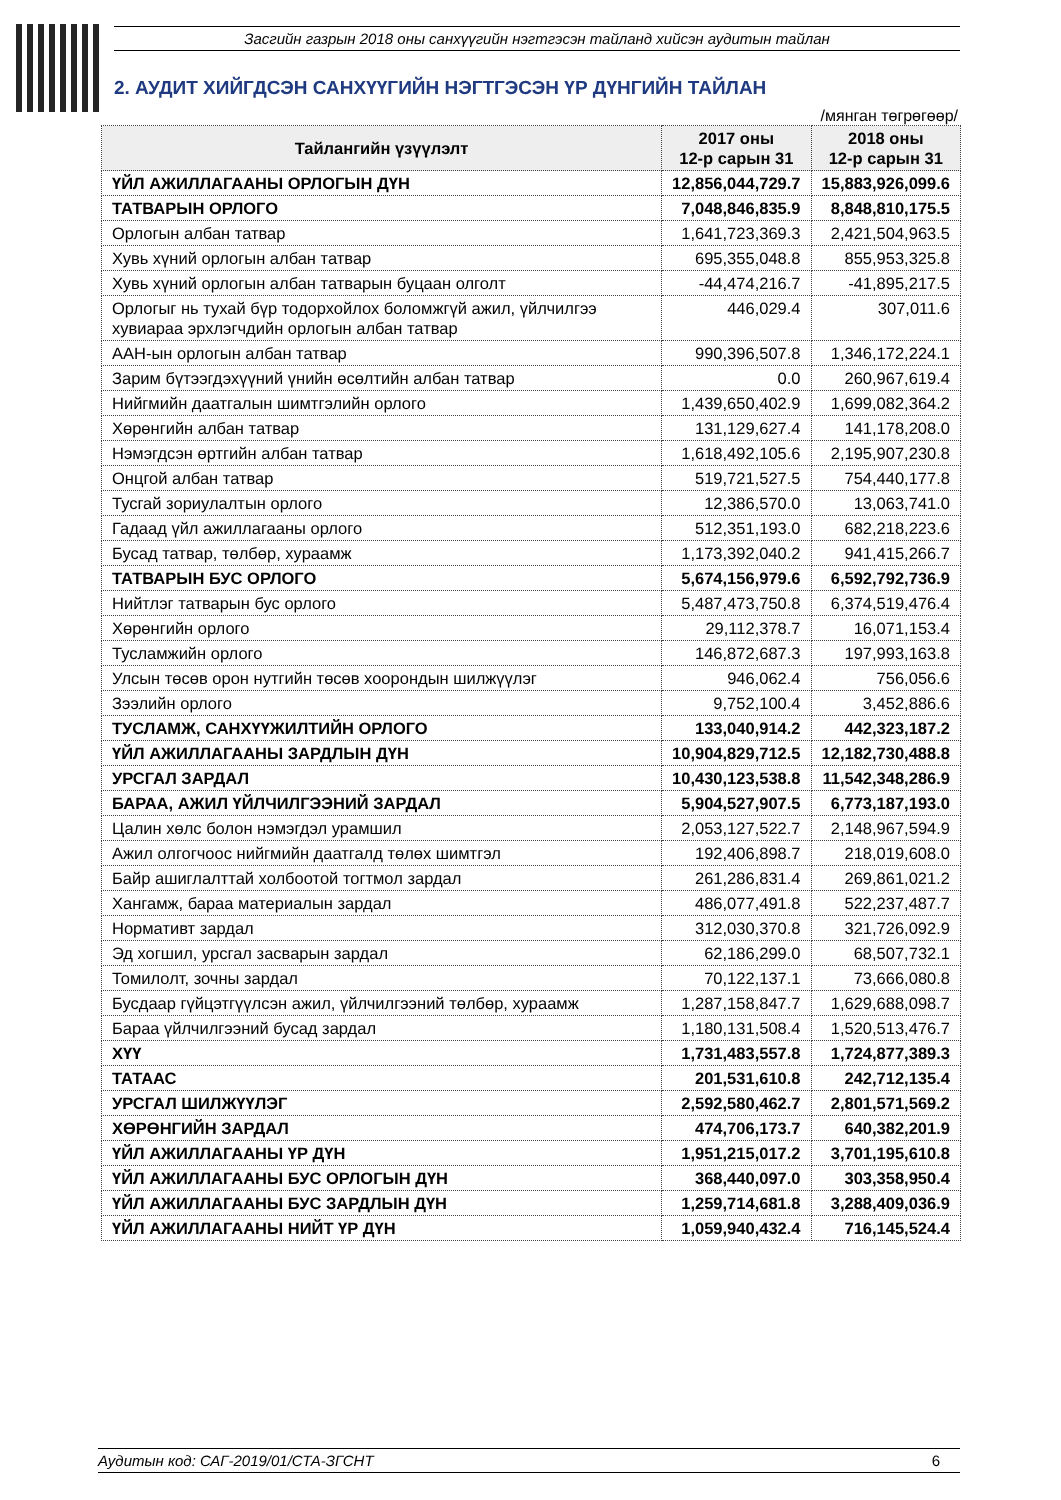Засгийн газрын 2018 оны санхүүгийн нэгтгэсэн тайланд хийсэн аудитын тайлан
2. АУДИТ ХИЙГДСЭН САНХҮҮГИЙН НЭГТГЭСЭН ҮР ДҮНГИЙН ТАЙЛАН
/мянган төгрөгөөр/
| Тайлангийн үзүүлэлт | 2017 оны 12-р сарын 31 | 2018 оны 12-р сарын 31 |
| --- | --- | --- |
| ҮЙЛ АЖИЛЛАГААНЫ ОРЛОГЫН ДҮН | 12,856,044,729.7 | 15,883,926,099.6 |
| ТАТВАРЫН ОРЛОГО | 7,048,846,835.9 | 8,848,810,175.5 |
| Орлогын албан татвар | 1,641,723,369.3 | 2,421,504,963.5 |
| Хувь хүний орлогын албан татвар | 695,355,048.8 | 855,953,325.8 |
| Хувь хүний орлогын албан татварын буцаан олголт | -44,474,216.7 | -41,895,217.5 |
| Орлогыг нь тухай бүр тодорхойлох боломжгүй ажил, үйлчилгээ хувиараа эрхлэгчдийн орлогын албан татвар | 446,029.4 | 307,011.6 |
| ААН-ын орлогын албан татвар | 990,396,507.8 | 1,346,172,224.1 |
| Зарим бүтээгдэхүүний үнийн өсөлтийн албан татвар | 0.0 | 260,967,619.4 |
| Нийгмийн даатгалын шимтгэлийн орлого | 1,439,650,402.9 | 1,699,082,364.2 |
| Хөрөнгийн албан татвар | 131,129,627.4 | 141,178,208.0 |
| Нэмэгдсэн өртгийн албан татвар | 1,618,492,105.6 | 2,195,907,230.8 |
| Онцгой албан татвар | 519,721,527.5 | 754,440,177.8 |
| Тусгай зориулалтын орлого | 12,386,570.0 | 13,063,741.0 |
| Гадаад үйл ажиллагааны орлого | 512,351,193.0 | 682,218,223.6 |
| Бусад татвар, төлбөр, хураамж | 1,173,392,040.2 | 941,415,266.7 |
| ТАТВАРЫН БУС ОРЛОГО | 5,674,156,979.6 | 6,592,792,736.9 |
| Нийтлэг татварын бус орлого | 5,487,473,750.8 | 6,374,519,476.4 |
| Хөрөнгийн орлого | 29,112,378.7 | 16,071,153.4 |
| Тусламжийн орлого | 146,872,687.3 | 197,993,163.8 |
| Улсын төсөв орон нутгийн төсөв хоорондын шилжүүлэг | 946,062.4 | 756,056.6 |
| Зээлийн орлого | 9,752,100.4 | 3,452,886.6 |
| ТУСЛАМЖ, САНХҮҮЖИЛТИЙН ОРЛОГО | 133,040,914.2 | 442,323,187.2 |
| ҮЙЛ АЖИЛЛАГААНЫ ЗАРДЛЫН ДҮН | 10,904,829,712.5 | 12,182,730,488.8 |
| УРСГАЛ ЗАРДАЛ | 10,430,123,538.8 | 11,542,348,286.9 |
| БАРАА, АЖИЛ ҮЙЛЧИЛГЭЭНИЙ ЗАРДАЛ | 5,904,527,907.5 | 6,773,187,193.0 |
| Цалин хөлс болон нэмэгдэл урамшил | 2,053,127,522.7 | 2,148,967,594.9 |
| Ажил олгогчоос нийгмийн даатгалд төлөх шимтгэл | 192,406,898.7 | 218,019,608.0 |
| Байр ашиглалттай холбоотой тогтмол зардал | 261,286,831.4 | 269,861,021.2 |
| Хангамж, бараа материалын зардал | 486,077,491.8 | 522,237,487.7 |
| Нормативт зардал | 312,030,370.8 | 321,726,092.9 |
| Эд хогшил, урсгал засварын зардал | 62,186,299.0 | 68,507,732.1 |
| Томилолт, зочны зардал | 70,122,137.1 | 73,666,080.8 |
| Бусдаар гүйцэтгүүлсэн ажил, үйлчилгээний төлбөр, хураамж | 1,287,158,847.7 | 1,629,688,098.7 |
| Бараа үйлчилгээний бусад зардал | 1,180,131,508.4 | 1,520,513,476.7 |
| ХҮҮ | 1,731,483,557.8 | 1,724,877,389.3 |
| ТАТААС | 201,531,610.8 | 242,712,135.4 |
| УРСГАЛ ШИЛЖҮҮЛЭГ | 2,592,580,462.7 | 2,801,571,569.2 |
| ХӨРӨНГИЙН ЗАРДАЛ | 474,706,173.7 | 640,382,201.9 |
| ҮЙЛ АЖИЛЛАГААНЫ ҮР ДҮН | 1,951,215,017.2 | 3,701,195,610.8 |
| ҮЙЛ АЖИЛЛАГААНЫ БУС ОРЛОГЫН ДҮН | 368,440,097.0 | 303,358,950.4 |
| ҮЙЛ АЖИЛЛАГААНЫ БУС ЗАРДЛЫН ДҮН | 1,259,714,681.8 | 3,288,409,036.9 |
| ҮЙЛ АЖИЛЛАГААНЫ НИЙТ ҮР ДҮН | 1,059,940,432.4 | 716,145,524.4 |
Аудитын код: САГ-2019/01/СТА-ЗГСНТ 6